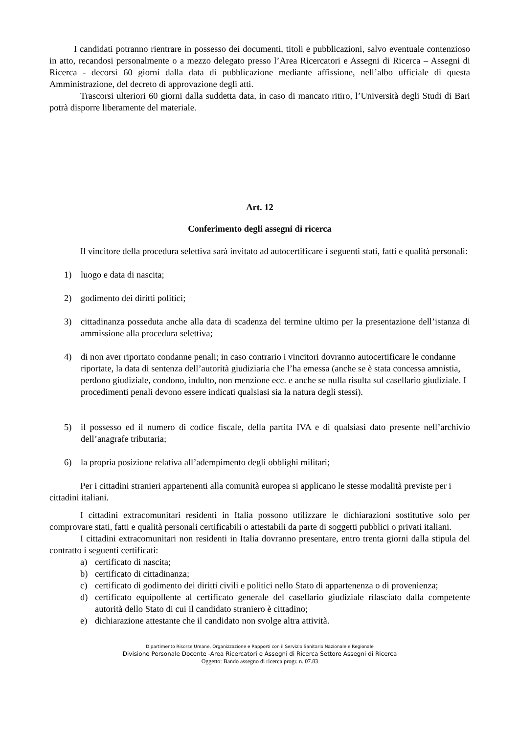I candidati potranno rientrare in possesso dei documenti, titoli e pubblicazioni, salvo eventuale contenzioso in atto, recandosi personalmente o a mezzo delegato presso l’Area Ricercatori e Assegni di Ricerca – Assegni di Ricerca - decorsi 60 giorni dalla data di pubblicazione mediante affissione, nell’albo ufficiale di questa Amministrazione, del decreto di approvazione degli atti.
Trascorsi ulteriori 60 giorni dalla suddetta data, in caso di mancato ritiro, l’Università degli Studi di Bari potrà disporre liberamente del materiale.
Art. 12
Conferimento degli assegni di ricerca
Il vincitore della procedura selettiva sarà invitato ad autocertificare i seguenti stati, fatti e qualità personali:
1) luogo e data di nascita;
2) godimento dei diritti politici;
3) cittadinanza posseduta anche alla data di scadenza del termine ultimo per la presentazione dell’istanza di ammissione alla procedura selettiva;
4) di non aver riportato condanne penali; in caso contrario i vincitori dovranno autocertificare le condanne riportate, la data di sentenza dell’autorità giudiziaria che l’ha emessa (anche se è stata concessa amnistia, perdono giudiziale, condono, indulto, non menzione ecc. e anche se nulla risulta sul casellario giudiziale. I procedimenti penali devono essere indicati qualsiasi sia la natura degli stessi).
5) il possesso ed il numero di codice fiscale, della partita IVA e di qualsiasi dato presente nell’archivio dell’anagrafe tributaria;
6) la propria posizione relativa all’adempimento degli obblighi militari;
Per i cittadini stranieri appartenenti alla comunità europea si applicano le stesse modalità previste per i cittadini italiani.
I cittadini extracomunitari residenti in Italia possono utilizzare le dichiarazioni sostitutive solo per comprovare stati, fatti e qualità personali certificabili o attestabili da parte di soggetti pubblici o privati italiani.
I cittadini extracomunitari non residenti in Italia dovranno presentare, entro trenta giorni dalla stipula del contratto i seguenti certificati:
a) certificato di nascita;
b) certificato di cittadinanza;
c) certificato di godimento dei diritti civili e politici nello Stato di appartenenza o di provenienza;
d) certificato equipollente al certificato generale del casellario giudiziale rilasciato dalla competente autorità dello Stato di cui il candidato straniero è cittadino;
e) dichiarazione attestante che il candidato non svolge altra attività.
Dipartimento Risorse Umane, Organizzazione e Rapporti con il Servizio Sanitario Nazionale e Regionale
Divisione Personale Docente -Area Ricercatori e Assegni di Ricerca Settore Assegni di Ricerca
Oggetto: Bando assegno di ricerca progr. n. 07.83